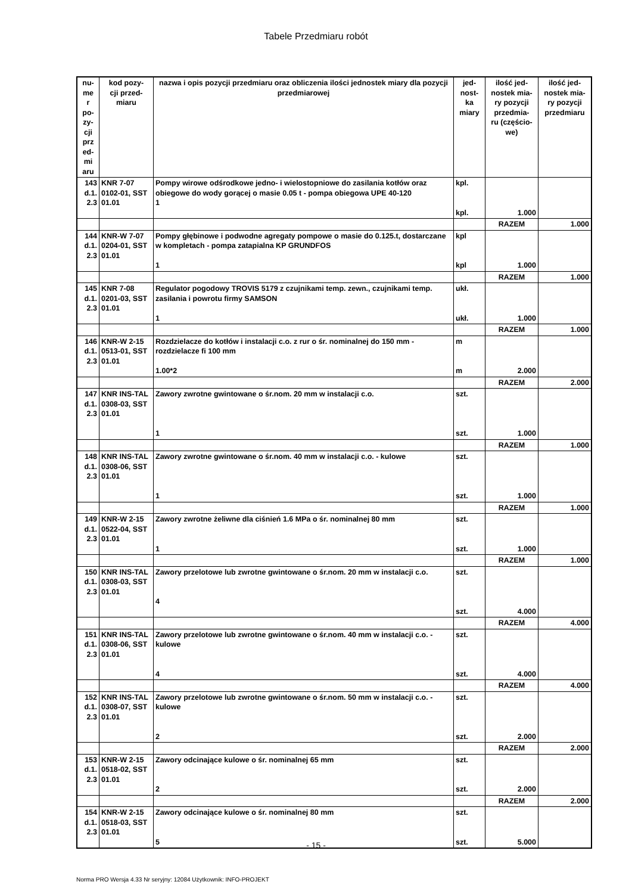Tabele Przedmiaru robót
| nu- me r po- zy- cji prz ed- mi aru | kod pozy- cji przed- miaru | nazwa i opis pozycji przedmiaru oraz obliczenia ilości jednostek miary dla pozycji przedmiarowej | jed- nost- ka miary | ilość jed- nostek mia- ry pozycji przedmia- ru (częścio- we) | ilość jed- nostek mia- ry pozycji przedmiaru |
| --- | --- | --- | --- | --- | --- |
| 143 d.1. 2.3 | KNR 7-07 0102-01, SST 01.01 | Pompy wirowe odśrodkowe jedno- i wielostopniowe do zasilania kotłów oraz obiegowe do wody gorącej o masie 0.05 t - pompa obiegowa UPE 40-120 1 | kpl. kpl. | 1.000 | |
| | | | | RAZEM | 1.000 |
| 144 d.1. 2.3 | KNR-W 7-07 0204-01, SST 01.01 | Pompy głębinowe i podwodne agregaty pompowe o masie do 0.125.t, dostarczane w kompletach - pompa zatapialna KP GRUNDFOS 1 | kpl kpl | 1.000 | |
| | | | | RAZEM | 1.000 |
| 145 d.1. 2.3 | KNR 7-08 0201-03, SST 01.01 | Regulator pogodowy TROVIS 5179 z czujnikami temp. zewn., czujnikami temp. zasilania i powrotu firmy SAMSON 1 | ukł. ukł. | 1.000 | |
| | | | | RAZEM | 1.000 |
| 146 d.1. 2.3 | KNR-W 2-15 0513-01, SST 01.01 | Rozdzielacze do kotłów i instalacji c.o. z rur o śr. nominalnej do 150 mm - rozdzielacze fi 100 mm 1.00*2 | m m | 2.000 | |
| | | | | RAZEM | 2.000 |
| 147 d.1. 2.3 | KNR INS-TAL 0308-03, SST 01.01 | Zawory zwrotne gwintowane o śr.nom. 20 mm w instalacji c.o. 1 | szt. szt. | 1.000 | |
| | | | | RAZEM | 1.000 |
| 148 d.1. 2.3 | KNR INS-TAL 0308-06, SST 01.01 | Zawory zwrotne gwintowane o śr.nom. 40 mm w instalacji c.o. - kulowe 1 | szt. szt. | 1.000 | |
| | | | | RAZEM | 1.000 |
| 149 d.1. 2.3 | KNR-W 2-15 0522-04, SST 01.01 | Zawory zwrotne żeliwne dla ciśnień 1.6 MPa o śr. nominalnej 80 mm 1 | szt. szt. | 1.000 | |
| | | | | RAZEM | 1.000 |
| 150 d.1. 2.3 | KNR INS-TAL 0308-03, SST 01.01 | Zawory przelotowe lub zwrotne gwintowane o śr.nom. 20 mm w instalacji c.o. 4 | szt. szt. | 4.000 | |
| | | | | RAZEM | 4.000 |
| 151 d.1. 2.3 | KNR INS-TAL 0308-06, SST 01.01 | Zawory przelotowe lub zwrotne gwintowane o śr.nom. 40 mm w instalacji c.o. - kulowe 4 | szt. szt. | 4.000 | |
| | | | | RAZEM | 4.000 |
| 152 d.1. 2.3 | KNR INS-TAL 0308-07, SST 01.01 | Zawory przelotowe lub zwrotne gwintowane o śr.nom. 50 mm w instalacji c.o. - kulowe 2 | szt. szt. | 2.000 | |
| | | | | RAZEM | 2.000 |
| 153 d.1. 2.3 | KNR-W 2-15 0518-02, SST 01.01 | Zawory odcinające kulowe o śr. nominalnej 65 mm 2 | szt. szt. | 2.000 | |
| | | | | RAZEM | 2.000 |
| 154 d.1. 2.3 | KNR-W 2-15 0518-03, SST 01.01 | Zawory odcinające kulowe o śr. nominalnej 80 mm 5 | szt. szt. | 5.000 | |
- 15 -
Norma PRO Wersja 4.33 Nr seryjny: 12084 Użytkownik: INFO-PROJEKT